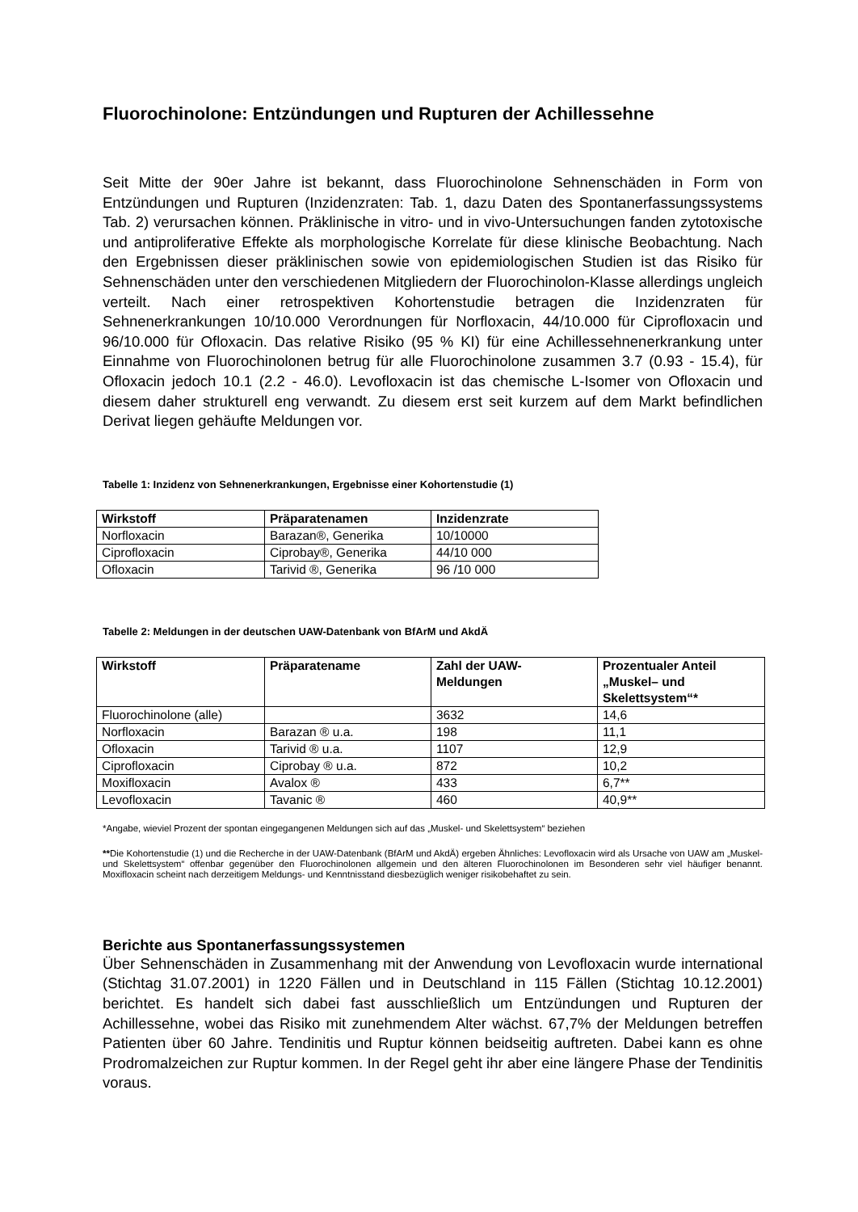Fluorochinolone: Entzündungen und Rupturen der Achillessehne
Seit Mitte der 90er Jahre ist bekannt, dass Fluorochinolone Sehnenschäden in Form von Entzündungen und Rupturen (Inzidenzraten: Tab. 1, dazu Daten des Spontanerfassungssystems Tab. 2) verursachen können. Präklinische in vitro- und in vivo-Untersuchungen fanden zytotoxische und antiproliferative Effekte als morphologische Korrelate für diese klinische Beobachtung. Nach den Ergebnissen dieser präklinischen sowie von epidemiologischen Studien ist das Risiko für Sehnenschäden unter den verschiedenen Mitgliedern der Fluorochinolon-Klasse allerdings ungleich verteilt. Nach einer retrospektiven Kohortenstudie betragen die Inzidenzraten für Sehnenerkrankungen 10/10.000 Verordnungen für Norfloxacin, 44/10.000 für Ciprofloxacin und 96/10.000 für Ofloxacin. Das relative Risiko (95 % KI) für eine Achillessehnenerkrankung unter Einnahme von Fluorochinolonen betrug für alle Fluorochinolone zusammen 3.7 (0.93 - 15.4), für Ofloxacin jedoch 10.1 (2.2 - 46.0). Levofloxacin ist das chemische L-Isomer von Ofloxacin und diesem daher strukturell eng verwandt. Zu diesem erst seit kurzem auf dem Markt befindlichen Derivat liegen gehäufte Meldungen vor.
Tabelle 1: Inzidenz von Sehnenerkrankungen, Ergebnisse einer Kohortenstudie (1)
| Wirkstoff | Präparatenamen | Inzidenzrate |
| --- | --- | --- |
| Norfloxacin | Barazan®, Generika | 10/10000 |
| Ciprofloxacin | Ciprobay®, Generika | 44/10 000 |
| Ofloxacin | Tarivid ®, Generika | 96 /10 000 |
Tabelle 2: Meldungen in der deutschen UAW-Datenbank von BfArM und AkdÄ
| Wirkstoff | Präparatename | Zahl der UAW- Meldungen | Prozentualer Anteil „Muskel– und Skelettsystem“* |
| --- | --- | --- | --- |
| Fluorochinolone (alle) | | 3632 | 14,6 |
| Norfloxacin | Barazan ® u.a. | 198 | 11,1 |
| Ofloxacin | Tarivid ® u.a. | 1107 | 12,9 |
| Ciprofloxacin | Ciprobay ® u.a. | 872 | 10,2 |
| Moxifloxacin | Avalox ® | 433 | 6,7** |
| Levofloxacin | Tavanic ® | 460 | 40,9** |
*Angabe, wieviel Prozent der spontan eingegangenen Meldungen sich auf das „Muskel- und Skelettsystem“ beziehen
**Die Kohortenstudie (1) und die Recherche in der UAW-Datenbank (BfArM und AkdÄ) ergeben Ähnliches: Levofloxacin wird als Ursache von UAW am „Muskel- und Skelettsystem“ offenbar gegenüber den Fluorochinolonen allgemein und den älteren Fluorochinolonen im Besonderen sehr viel häufiger benannt. Moxifloxacin scheint nach derzeitigem Meldungs- und Kenntnisstand diesbezüglich weniger risikobehaftet zu sein.
Berichte aus Spontanerfassungssystemen
Über Sehnenschäden in Zusammenhang mit der Anwendung von Levofloxacin wurde international (Stichtag 31.07.2001) in 1220 Fällen und in Deutschland in 115 Fällen (Stichtag 10.12.2001) berichtet. Es handelt sich dabei fast ausschließlich um Entzündungen und Rupturen der Achillessehne, wobei das Risiko mit zunehmendem Alter wächst. 67,7% der Meldungen betreffen Patienten über 60 Jahre. Tendinitis und Ruptur können beidseitig auftreten. Dabei kann es ohne Prodromalzeichen zur Ruptur kommen. In der Regel geht ihr aber eine längere Phase der Tendinitis voraus.